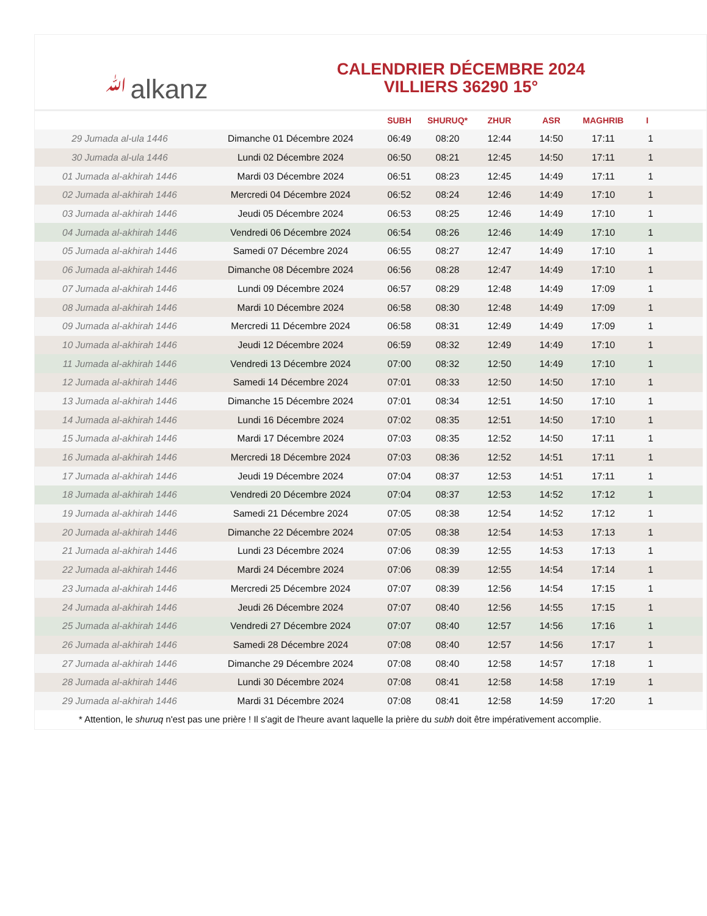ﷲalkanz
CALENDRIER DÉCEMBRE 2024
VILLIERS 36290 15°
| | | SUBH | SHURUQ* | ZHUR | ASR | MAGHRIB | I |
| --- | --- | --- | --- | --- | --- | --- | --- |
| 29 Jumada al-ula 1446 | Dimanche 01 Décembre 2024 | 06:49 | 08:20 | 12:44 | 14:50 | 17:11 | 1 |
| 30 Jumada al-ula 1446 | Lundi 02 Décembre 2024 | 06:50 | 08:21 | 12:45 | 14:50 | 17:11 | 1 |
| 01 Jumada al-akhirah 1446 | Mardi 03 Décembre 2024 | 06:51 | 08:23 | 12:45 | 14:49 | 17:11 | 1 |
| 02 Jumada al-akhirah 1446 | Mercredi 04 Décembre 2024 | 06:52 | 08:24 | 12:46 | 14:49 | 17:10 | 1 |
| 03 Jumada al-akhirah 1446 | Jeudi 05 Décembre 2024 | 06:53 | 08:25 | 12:46 | 14:49 | 17:10 | 1 |
| 04 Jumada al-akhirah 1446 | Vendredi 06 Décembre 2024 | 06:54 | 08:26 | 12:46 | 14:49 | 17:10 | 1 |
| 05 Jumada al-akhirah 1446 | Samedi 07 Décembre 2024 | 06:55 | 08:27 | 12:47 | 14:49 | 17:10 | 1 |
| 06 Jumada al-akhirah 1446 | Dimanche 08 Décembre 2024 | 06:56 | 08:28 | 12:47 | 14:49 | 17:10 | 1 |
| 07 Jumada al-akhirah 1446 | Lundi 09 Décembre 2024 | 06:57 | 08:29 | 12:48 | 14:49 | 17:09 | 1 |
| 08 Jumada al-akhirah 1446 | Mardi 10 Décembre 2024 | 06:58 | 08:30 | 12:48 | 14:49 | 17:09 | 1 |
| 09 Jumada al-akhirah 1446 | Mercredi 11 Décembre 2024 | 06:58 | 08:31 | 12:49 | 14:49 | 17:09 | 1 |
| 10 Jumada al-akhirah 1446 | Jeudi 12 Décembre 2024 | 06:59 | 08:32 | 12:49 | 14:49 | 17:10 | 1 |
| 11 Jumada al-akhirah 1446 | Vendredi 13 Décembre 2024 | 07:00 | 08:32 | 12:50 | 14:49 | 17:10 | 1 |
| 12 Jumada al-akhirah 1446 | Samedi 14 Décembre 2024 | 07:01 | 08:33 | 12:50 | 14:50 | 17:10 | 1 |
| 13 Jumada al-akhirah 1446 | Dimanche 15 Décembre 2024 | 07:01 | 08:34 | 12:51 | 14:50 | 17:10 | 1 |
| 14 Jumada al-akhirah 1446 | Lundi 16 Décembre 2024 | 07:02 | 08:35 | 12:51 | 14:50 | 17:10 | 1 |
| 15 Jumada al-akhirah 1446 | Mardi 17 Décembre 2024 | 07:03 | 08:35 | 12:52 | 14:50 | 17:11 | 1 |
| 16 Jumada al-akhirah 1446 | Mercredi 18 Décembre 2024 | 07:03 | 08:36 | 12:52 | 14:51 | 17:11 | 1 |
| 17 Jumada al-akhirah 1446 | Jeudi 19 Décembre 2024 | 07:04 | 08:37 | 12:53 | 14:51 | 17:11 | 1 |
| 18 Jumada al-akhirah 1446 | Vendredi 20 Décembre 2024 | 07:04 | 08:37 | 12:53 | 14:52 | 17:12 | 1 |
| 19 Jumada al-akhirah 1446 | Samedi 21 Décembre 2024 | 07:05 | 08:38 | 12:54 | 14:52 | 17:12 | 1 |
| 20 Jumada al-akhirah 1446 | Dimanche 22 Décembre 2024 | 07:05 | 08:38 | 12:54 | 14:53 | 17:13 | 1 |
| 21 Jumada al-akhirah 1446 | Lundi 23 Décembre 2024 | 07:06 | 08:39 | 12:55 | 14:53 | 17:13 | 1 |
| 22 Jumada al-akhirah 1446 | Mardi 24 Décembre 2024 | 07:06 | 08:39 | 12:55 | 14:54 | 17:14 | 1 |
| 23 Jumada al-akhirah 1446 | Mercredi 25 Décembre 2024 | 07:07 | 08:39 | 12:56 | 14:54 | 17:15 | 1 |
| 24 Jumada al-akhirah 1446 | Jeudi 26 Décembre 2024 | 07:07 | 08:40 | 12:56 | 14:55 | 17:15 | 1 |
| 25 Jumada al-akhirah 1446 | Vendredi 27 Décembre 2024 | 07:07 | 08:40 | 12:57 | 14:56 | 17:16 | 1 |
| 26 Jumada al-akhirah 1446 | Samedi 28 Décembre 2024 | 07:08 | 08:40 | 12:57 | 14:56 | 17:17 | 1 |
| 27 Jumada al-akhirah 1446 | Dimanche 29 Décembre 2024 | 07:08 | 08:40 | 12:58 | 14:57 | 17:18 | 1 |
| 28 Jumada al-akhirah 1446 | Lundi 30 Décembre 2024 | 07:08 | 08:41 | 12:58 | 14:58 | 17:19 | 1 |
| 29 Jumada al-akhirah 1446 | Mardi 31 Décembre 2024 | 07:08 | 08:41 | 12:58 | 14:59 | 17:20 | 1 |
* Attention, le shuruq n'est pas une prière ! Il s'agit de l'heure avant laquelle la prière du subh doit être impérativement accomplie.